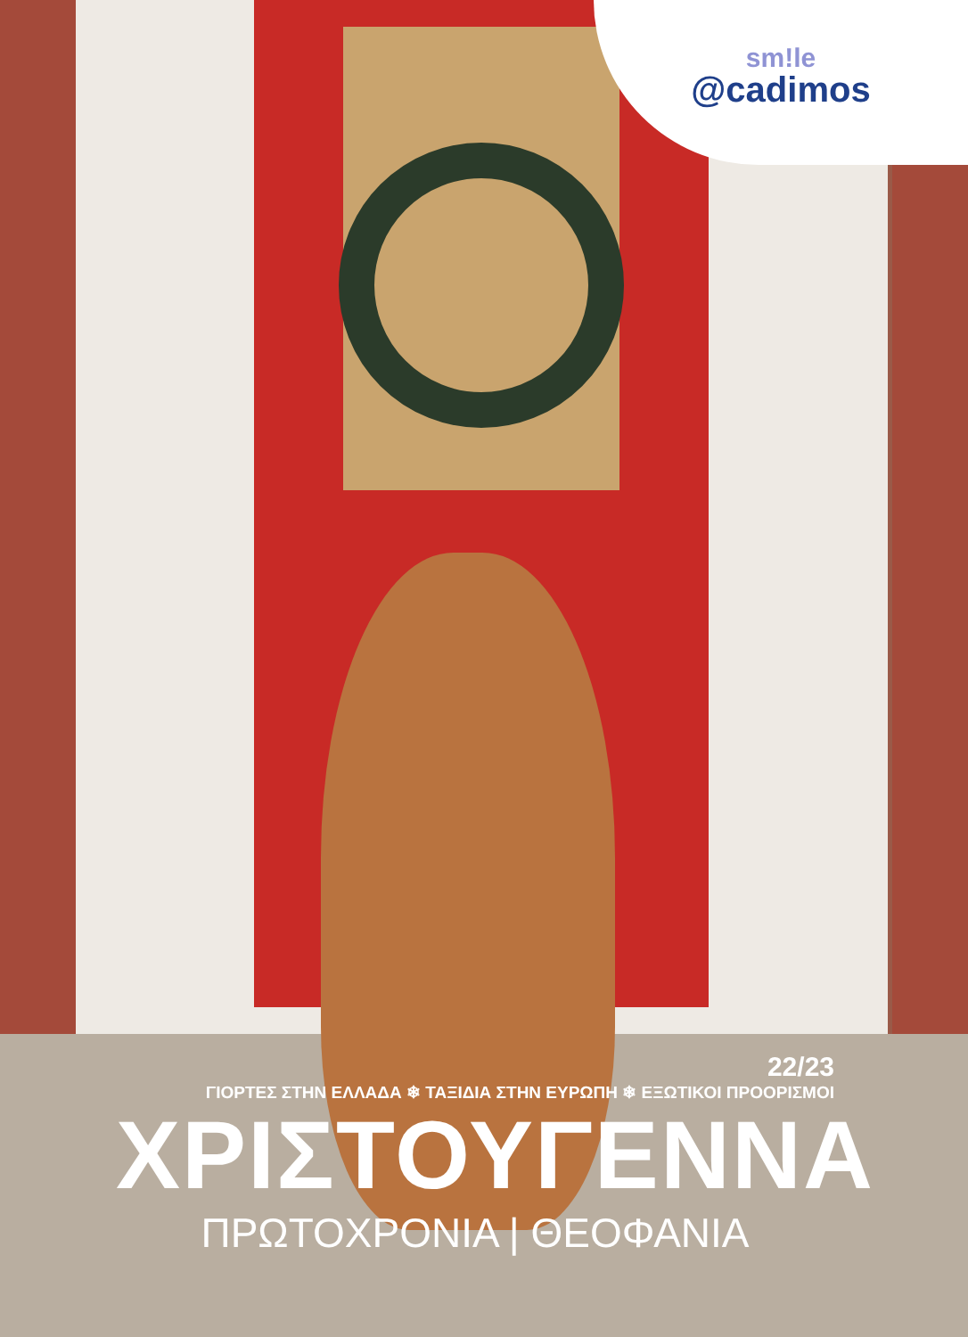sm!le
@cadimos
22/23
ΓΙΟΡΤΕΣ ΣΤΗΝ ΕΛΛΑΔΑ ❄ ΤΑΞΙΔΙΑ ΣΤΗΝ ΕΥΡΩΠΗ ❄ ΕΞΩΤΙΚΟΙ ΠΡΟΟΡΙΣΜΟΙ
ΧΡΙΣΤΟΥΓΕΝΝΑ
ΠΡΩΤΟΧΡΟΝΙΑ | ΘΕΟΦΑΝΙΑ